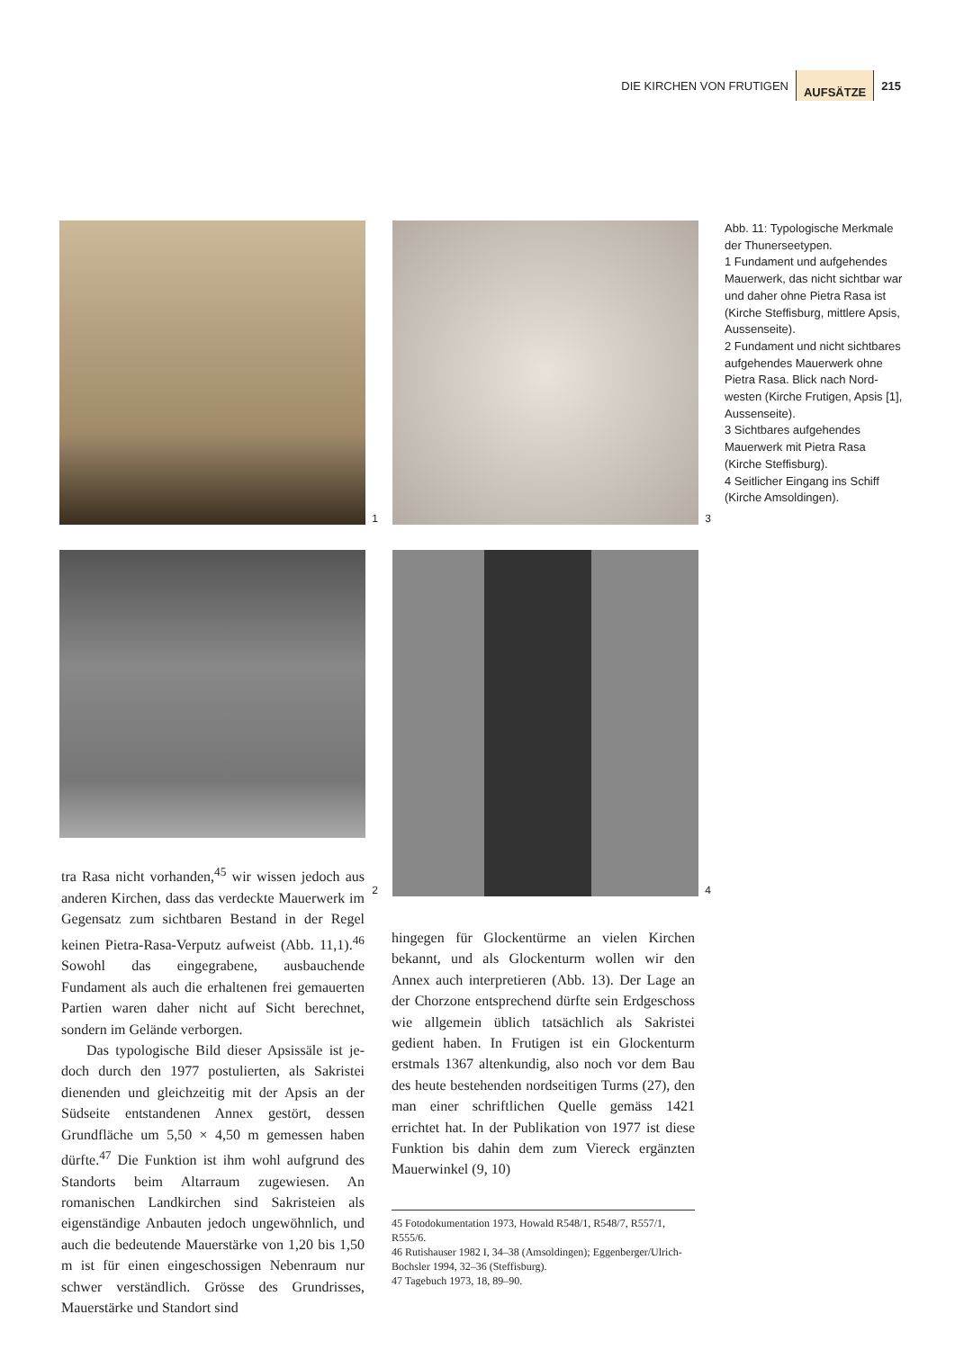DIE KIRCHEN VON FRUTIGEN AUFSÄTZE 215
1
3
2
4
Abb. 11: Typologische Merkmale der Thunersee­typen.
1 Fundament und aufge­hendes Mauerwerk, das nicht sichtbar war und daher ohne Pietra Rasa ist (Kirche Steffisburg, mittlere Apsis, Aussenseite).
2 Fundament und nicht sichtbares aufgehendes Mauerwerk ohne Pietra Rasa. Blick nach Nord­westen (Kirche Frutigen, Apsis [1], Aussenseite).
3 Sichtbares aufgehendes Mauerwerk mit Pietra Rasa (Kirche Steffisburg).
4 Seitlicher Eingang ins Schiff (Kirche Amsoldingen).
tra Rasa nicht vorhanden,<sup>45</sup> wir wissen jedoch aus anderen Kirchen, dass das verdeckte Mau­erwerk im Gegensatz zum sichtbaren Bestand in der Regel keinen Pietra-Rasa-Verputz aufweist (Abb. 11,1).<sup>46</sup> Sowohl das eingegrabene, ausbau­chende Fundament als auch die erhaltenen frei gemauerten Partien waren daher nicht auf Sicht berechnet, sondern im Gelände verborgen.
Das typologische Bild dieser Apsissäle ist je­doch durch den 1977 postulierten, als Sakristei dienenden und gleichzeitig mit der Apsis an der Südseite entstandenen Annex gestört, dessen Grundfläche um 5,50 × 4,50 m gemessen haben dürfte.<sup>47</sup> Die Funktion ist ihm wohl aufgrund des Standorts beim Altarraum zugewiesen. An romanischen Landkirchen sind Sakristeien als eigenständige Anbauten jedoch ungewöhn­lich, und auch die bedeutende Mauerstärke von 1,20 bis 1,50 m ist für einen eingeschossigen Ne­benraum nur schwer verständlich. Grösse des Grundrisses, Mauerstärke und Standort sind
hingegen für Glockentürme an vielen Kirchen bekannt, und als Glockenturm wollen wir den Annex auch interpretieren (Abb. 13). Der Lage an der Chorzone entsprechend dürfte sein Erd­geschoss wie allgemein üblich tatsächlich als Sa­kristei gedient haben. In Frutigen ist ein Glo­ckenturm erstmals 1367 altenkundig, also noch vor dem Bau des heute bestehenden nordsei­tigen Turms (27), den man einer schriftlichen Quelle gemäss 1421 errichtet hat. In der Publika­tion von 1977 ist diese Funktion bis dahin dem zum Viereck ergänzten Mauerwinkel (9, 10)
45 Fotodokumentation 1973, Howald R548/1, R548/7, R557/1, R555/6.
46 Rutishauser 1982 I, 34–38 (Amsoldingen); Eggenber­ger/Ulrich-Bochsler 1994, 32–36 (Steffisburg).
47 Tagebuch 1973, 18, 89–90.